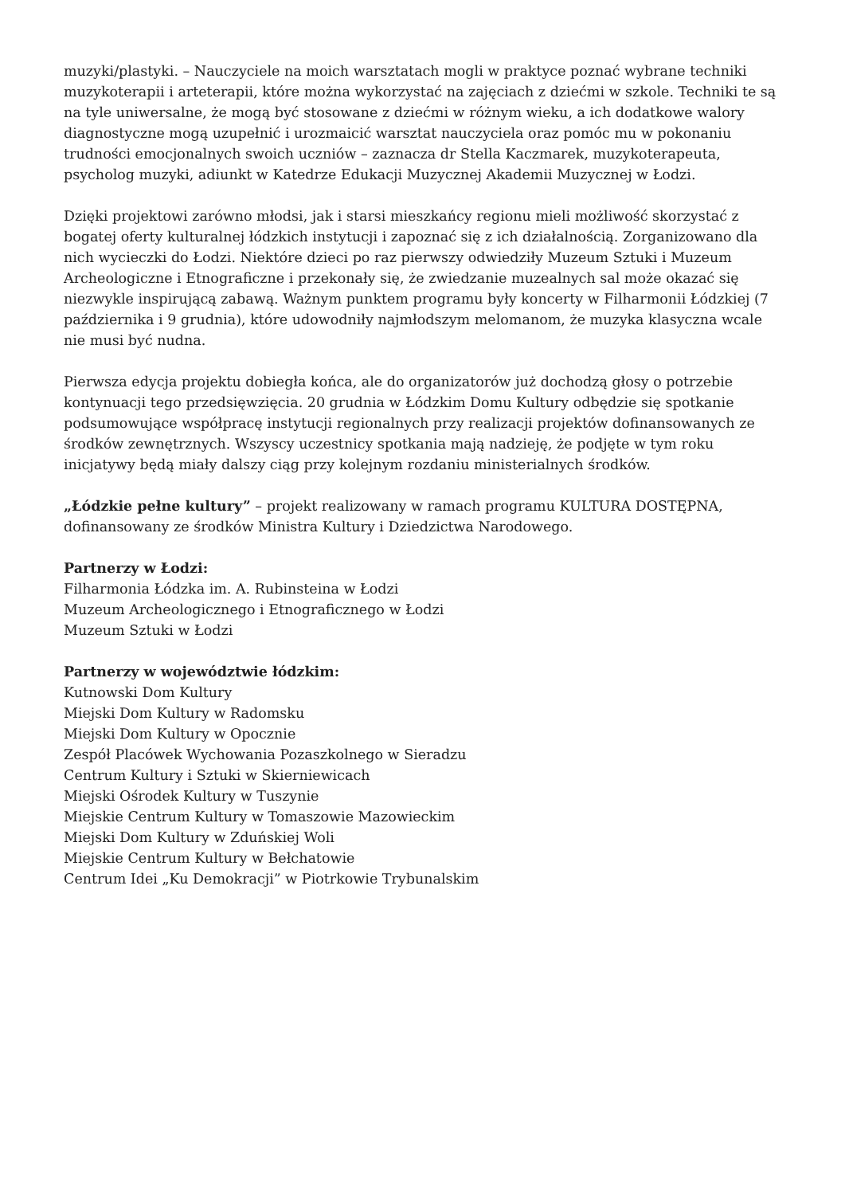muzyki/plastyki. – Nauczyciele na moich warsztatach mogli w praktyce poznać wybrane techniki muzykoterapii i arteterapii, które można wykorzystać na zajęciach z dziećmi w szkole. Techniki te są na tyle uniwersalne, że mogą być stosowane z dziećmi w różnym wieku, a ich dodatkowe walory diagnostyczne mogą uzupełnić i urozmaicić warsztat nauczyciela oraz pomóc mu w pokonaniu trudności emocjonalnych swoich uczniów – zaznacza dr Stella Kaczmarek, muzykoterapeuta, psycholog muzyki, adiunkt w Katedrze Edukacji Muzycznej Akademii Muzycznej w Łodzi.
Dzięki projektowi zarówno młodsi, jak i starsi mieszkańcy regionu mieli możliwość skorzystać z bogatej oferty kulturalnej łódzkich instytucji i zapoznać się z ich działalnością. Zorganizowano dla nich wycieczki do Łodzi. Niektóre dzieci po raz pierwszy odwiedziły Muzeum Sztuki i Muzeum Archeologiczne i Etnograficzne i przekonały się, że zwiedzanie muzealnych sal może okazać się niezwykle inspirującą zabawą. Ważnym punktem programu były koncerty w Filharmonii Łódzkiej (7 października i 9 grudnia), które udowodniły najmłodszym melomanom, że muzyka klasyczna wcale nie musi być nudna.
Pierwsza edycja projektu dobiegła końca, ale do organizatorów już dochodzą głosy o potrzebie kontynuacji tego przedsięwzięcia. 20 grudnia w Łódzkim Domu Kultury odbędzie się spotkanie podsumowujące współpracę instytucji regionalnych przy realizacji projektów dofinansowanych ze środków zewnętrznych. Wszyscy uczestnicy spotkania mają nadzieję, że podjęte w tym roku inicjatywy będą miały dalszy ciąg przy kolejnym rozdaniu ministerialnych środków.
„Łódzkie pełne kultury” – projekt realizowany w ramach programu KULTURA DOSTĘPNA, dofinansowany ze środków Ministra Kultury i Dziedzictwa Narodowego.
Partnerzy w Łodzi:
Filharmonia Łódzka im. A. Rubinsteina w Łodzi
Muzeum Archeologicznego i Etnograficznego w Łodzi
Muzeum Sztuki w Łodzi
Partnerzy w województwie łódzkim:
Kutnowski Dom Kultury
Miejski Dom Kultury w Radomsku
Miejski Dom Kultury w Opocznie
Zespół Placówek Wychowania Pozaszkolnego w Sieradzu
Centrum Kultury i Sztuki w Skierniewicach
Miejski Ośrodek Kultury w Tuszynie
Miejskie Centrum Kultury w Tomaszowie Mazowieckim
Miejski Dom Kultury w Zduńskiej Woli
Miejskie Centrum Kultury w Bełchatowie
Centrum Idei „Ku Demokracji” w Piotrkowie Trybunalskim